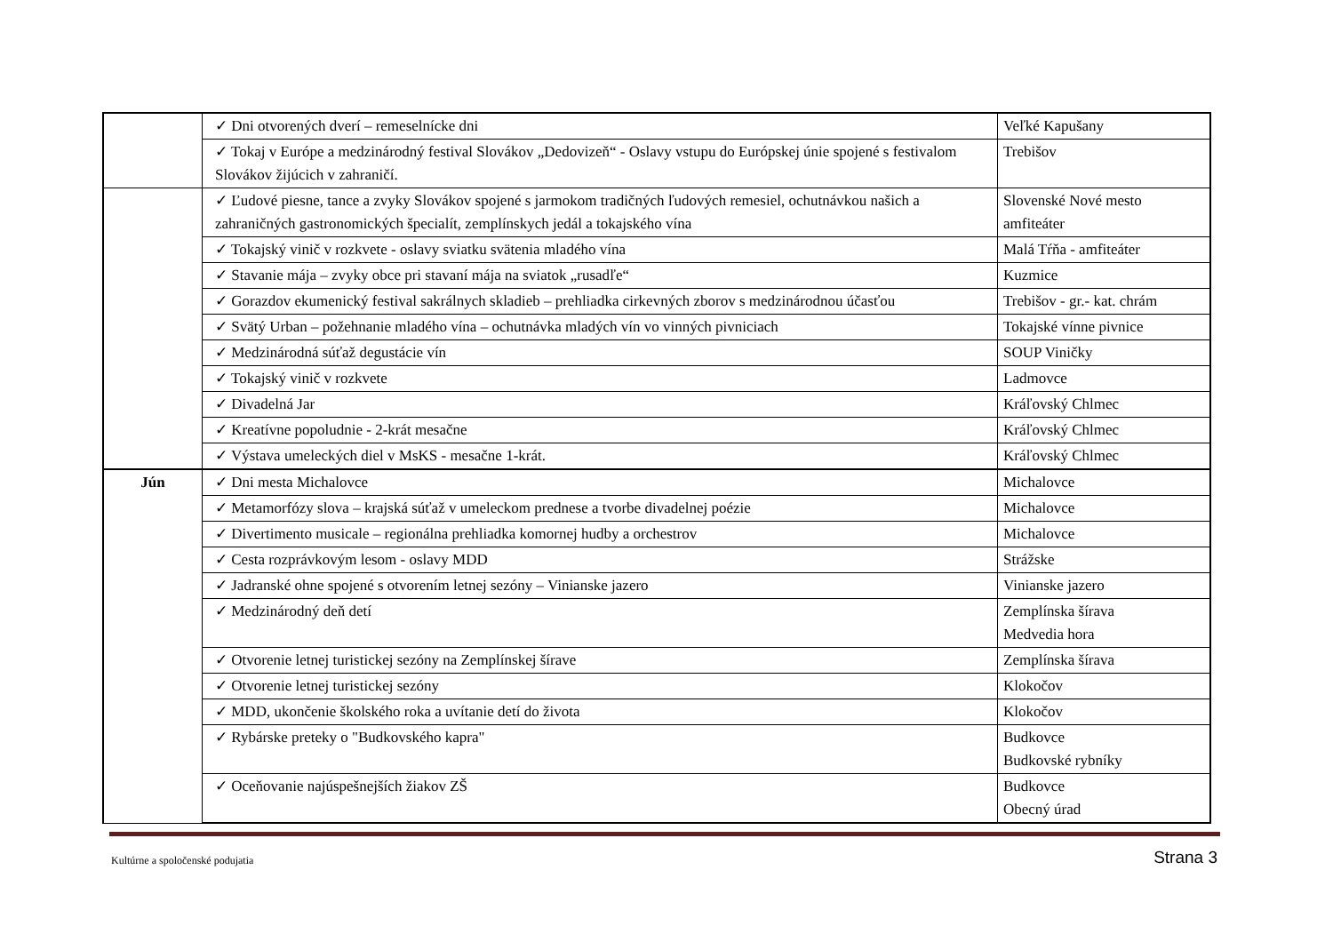| | ✓ Dni otvorených dverí – remeselnícke dni | Veľké Kapušany |
| | ✓ Tokaj v Európe a medzinárodný festival Slovákov „Dedovizeň“ - Oslavy vstupu do Európskej únie spojené s festivalom Slovákov žijúcich v zahraničí. | Trebišov |
| | ✓ Ľudové piesne, tance a zvyky Slovákov spojené s jarmokom tradičných ľudových remesiel, ochutnávkou našich a zahraničných gastronomických špecialít, zemplínskych jedál a tokajského vína | Slovenské Nové mesto amfiteáter |
| | ✓ Tokajský vinič v rozkvete - oslavy sviatku svätenia mladého vína | Malá Tŕňa - amfiteáter |
| | ✓ Stavanie mája – zvyky obce pri stavaní mája na sviatok „rusadľe“ | Kuzmice |
| | ✓ Gorazdov ekumenický festival sakrálnych skladieb – prehliadka cirkevných zborov s medzinárodnou účasťou | Trebišov - gr.- kat. chrám |
| | ✓ Svätý Urban – požehnanie mladého vína – ochutnávka mladých vín vo vinných pivniciach | Tokajské vínne pivnice |
| | ✓ Medzinárodná súťaž degustácie vín | SOUP Viničky |
| | ✓ Tokajský vinič v rozkvete | Ladmovce |
| | ✓ Divadelná Jar | Kráľovský Chlmec |
| | ✓ Kreatívne popoludnie - 2-krát mesačne | Kráľovský Chlmec |
| | ✓ Výstava umeleckých diel v MsKS - mesačne 1-krát. | Kráľovský Chlmec |
| Jún | ✓ Dni mesta Michalovce | Michalovce |
| | ✓ Metamorfózy slova – krajská súťaž v umeleckom prednese a tvorbe divadelnej poézie | Michalovce |
| | ✓ Divertimento musicale – regionálna prehliadka komornej hudby a orchestrov | Michalovce |
| | ✓ Cesta rozprávkovým lesom - oslavy MDD | Strážske |
| | ✓ Jadranské ohne spojené s otvorením letnej sezóny – Vinianske jazero | Vinianske jazero |
| | ✓ Medzinárodný deň detí | Zemplínska šírava Medvedia hora |
| | ✓ Otvorenie letnej turistickej sezóny na Zemplínskej šírave | Zemplínska šírava |
| | ✓ Otvorenie letnej turistickej sezóny | Klokočov |
| | ✓ MDD, ukončenie školského roka a uvítanie detí do života | Klokočov |
| | ✓ Rybárske preteky o "Budkovského kapra" | Budkovce Budkovské rybníky |
| | ✓ Oceňovanie najúspešnejších žiakov ZŠ | Budkovce Obecný úrad |
Kultúrne a spoločenské podujatia Strana 3